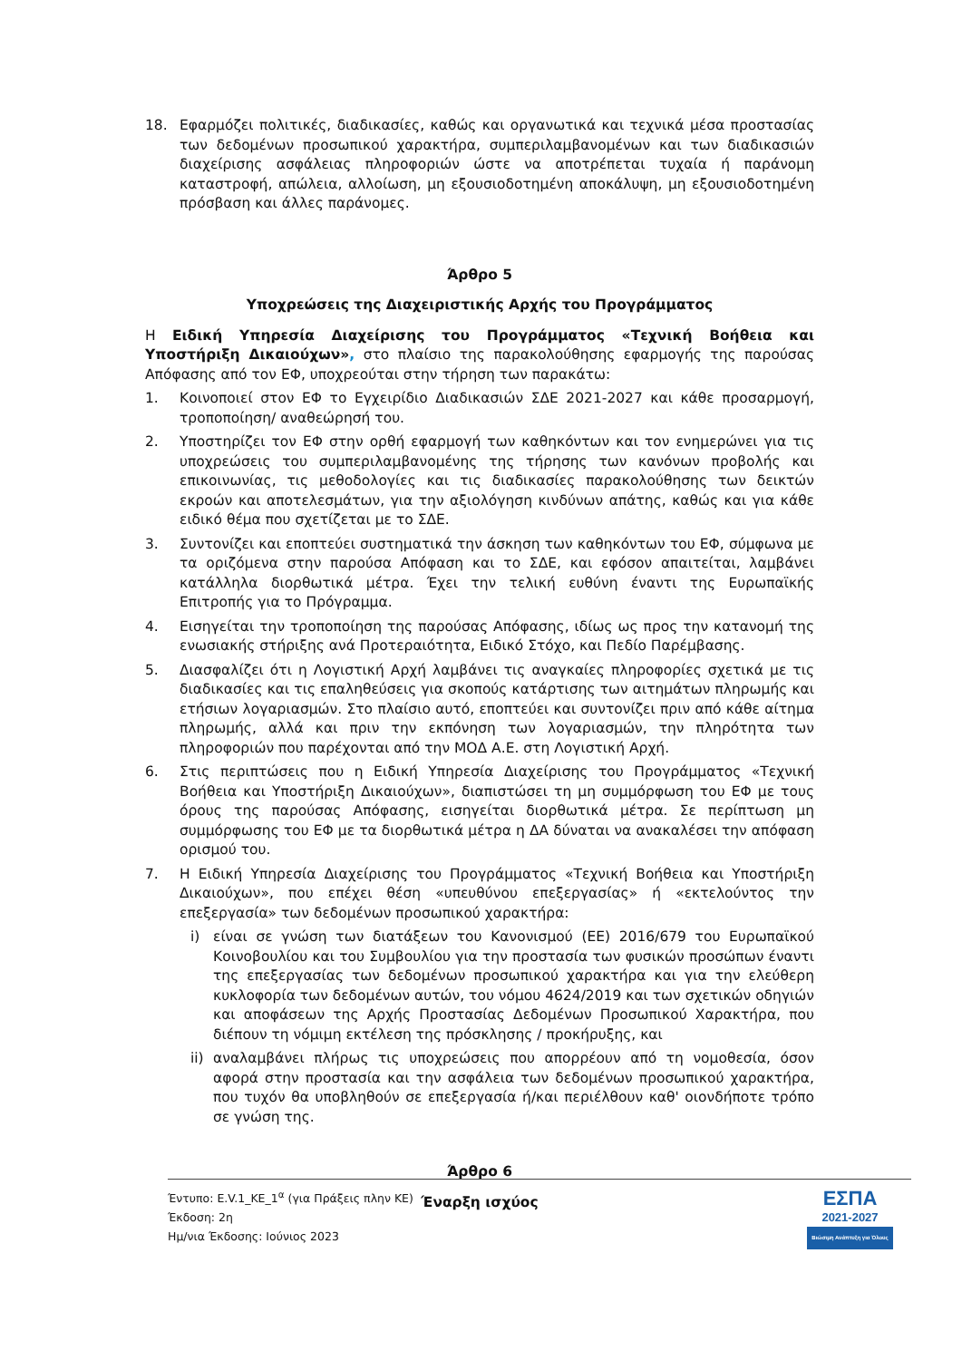18. Εφαρμόζει πολιτικές, διαδικασίες, καθώς και οργανωτικά και τεχνικά μέσα προστασίας των δεδομένων προσωπικού χαρακτήρα, συμπεριλαμβανομένων και των διαδικασιών διαχείρισης ασφάλειας πληροφοριών ώστε να αποτρέπεται τυχαία ή παράνομη καταστροφή, απώλεια, αλλοίωση, μη εξουσιοδοτημένη αποκάλυψη, μη εξουσιοδοτημένη πρόσβαση και άλλες παράνομες.
Άρθρο 5
Υποχρεώσεις της Διαχειριστικής Αρχής του Προγράμματος
Η Ειδική Υπηρεσία Διαχείρισης του Προγράμματος «Τεχνική Βοήθεια και Υποστήριξη Δικαιούχων», στο πλαίσιο της παρακολούθησης εφαρμογής της παρούσας Απόφασης από τον ΕΦ, υποχρεούται στην τήρηση των παρακάτω:
1. Κοινοποιεί στον ΕΦ το Εγχειρίδιο Διαδικασιών ΣΔΕ 2021-2027 και κάθε προσαρμογή, τροποποίηση/ αναθεώρησή του.
2. Υποστηρίζει τον ΕΦ στην ορθή εφαρμογή των καθηκόντων και τον ενημερώνει για τις υποχρεώσεις του συμπεριλαμβανομένης της τήρησης των κανόνων προβολής και επικοινωνίας, τις μεθοδολογίες και τις διαδικασίες παρακολούθησης των δεικτών εκροών και αποτελεσμάτων, για την αξιολόγηση κινδύνων απάτης, καθώς και για κάθε ειδικό θέμα που σχετίζεται με το ΣΔΕ.
3. Συντονίζει και εποπτεύει συστηματικά την άσκηση των καθηκόντων του ΕΦ, σύμφωνα με τα οριζόμενα στην παρούσα Απόφαση και το ΣΔΕ, και εφόσον απαιτείται, λαμβάνει κατάλληλα διορθωτικά μέτρα. Έχει την τελική ευθύνη έναντι της Ευρωπαϊκής Επιτροπής για το Πρόγραμμα.
4. Εισηγείται την τροποποίηση της παρούσας Απόφασης, ιδίως ως προς την κατανομή της ενωσιακής στήριξης ανά Προτεραιότητα, Ειδικό Στόχο, και Πεδίο Παρέμβασης.
5. Διασφαλίζει ότι η Λογιστική Αρχή λαμβάνει τις αναγκαίες πληροφορίες σχετικά με τις διαδικασίες και τις επαληθεύσεις για σκοπούς κατάρτισης των αιτημάτων πληρωμής και ετήσιων λογαριασμών. Στο πλαίσιο αυτό, εποπτεύει και συντονίζει πριν από κάθε αίτημα πληρωμής, αλλά και πριν την εκπόνηση των λογαριασμών, την πληρότητα των πληροφοριών που παρέχονται από την ΜΟΔ Α.Ε. στη Λογιστική Αρχή.
6. Στις περιπτώσεις που η Ειδική Υπηρεσία Διαχείρισης του Προγράμματος «Τεχνική Βοήθεια και Υποστήριξη Δικαιούχων», διαπιστώσει τη μη συμμόρφωση του ΕΦ με τους όρους της παρούσας Απόφασης, εισηγείται διορθωτικά μέτρα. Σε περίπτωση μη συμμόρφωσης του ΕΦ με τα διορθωτικά μέτρα η ΔΑ δύναται να ανακαλέσει την απόφαση ορισμού του.
7. Η Ειδική Υπηρεσία Διαχείρισης του Προγράμματος «Τεχνική Βοήθεια και Υποστήριξη Δικαιούχων», που επέχει θέση «υπευθύνου επεξεργασίας» ή «εκτελούντος την επεξεργασία» των δεδομένων προσωπικού χαρακτήρα:
i) είναι σε γνώση των διατάξεων του Κανονισμού (ΕΕ) 2016/679 του Ευρωπαϊκού Κοινοβουλίου και του Συμβουλίου για την προστασία των φυσικών προσώπων έναντι της επεξεργασίας των δεδομένων προσωπικού χαρακτήρα και για την ελεύθερη κυκλοφορία των δεδομένων αυτών, του νόμου 4624/2019 και των σχετικών οδηγιών και αποφάσεων της Αρχής Προστασίας Δεδομένων Προσωπικού Χαρακτήρα, που διέπουν τη νόμιμη εκτέλεση της πρόσκλησης / προκήρυξης, και
ii) αναλαμβάνει πλήρως τις υποχρεώσεις που απορρέουν από τη νομοθεσία, όσον αφορά στην προστασία και την ασφάλεια των δεδομένων προσωπικού χαρακτήρα, που τυχόν θα υποβληθούν σε επεξεργασία ή/και περιέλθουν καθ' οιονδήποτε τρόπο σε γνώση της.
Άρθρο 6
Έναρξη ισχύος
Έντυπο: Ε.V.1_ΚΕ_1<sup>α</sup> (για Πράξεις πλην ΚΕ)
Έκδοση: 2η
Ημ/νια Έκδοσης: Ιούνιος 2023
ΕΣΠΑ
2021-2027
Βιώσιμη Ανάπτυξη για Όλους